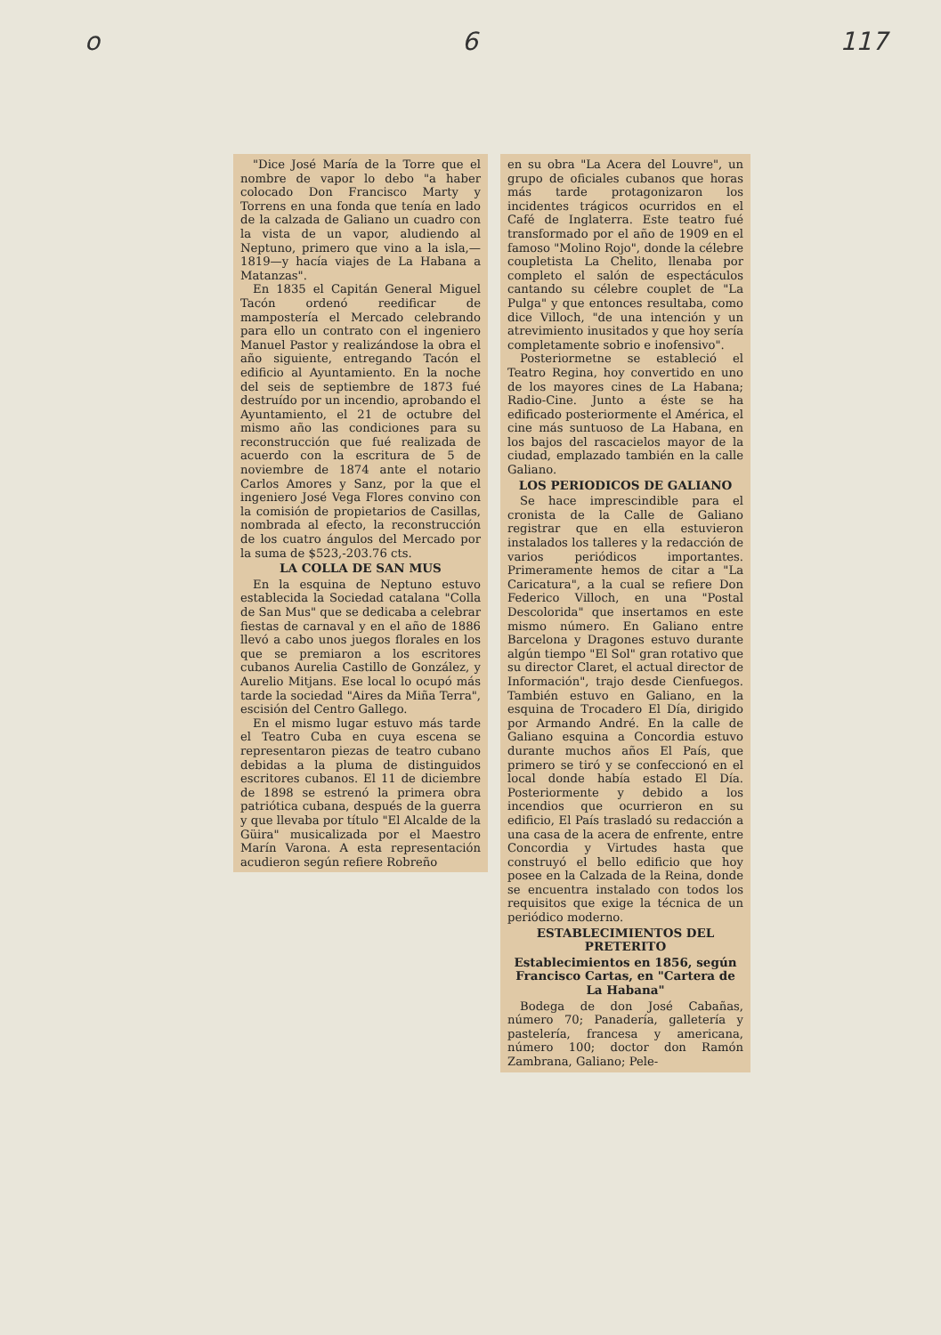o 6 117
"Dice José María de la Torre que el nombre de vapor lo debo "a haber colocado Don Francisco Marty y Torrens en una fonda que tenía en lado de la calzada de Galiano un cuadro con la vista de un vapor, aludiendo al Neptuno, primero que vino a la isla,—1819—y hacía viajes de La Habana a Matanzas".
En 1835 el Capitán General Miguel Tacón ordenó reedificar de mampostería el Mercado celebrando para ello un contrato con el ingeniero Manuel Pastor y realizándose la obra el año siguiente, entregando Tacón el edificio al Ayuntamiento. En la noche del seis de septiembre de 1873 fué destruído por un incendio, aprobando el Ayuntamiento, el 21 de octubre del mismo año las condiciones para su reconstrucción que fué realizada de acuerdo con la escritura de 5 de noviembre de 1874 ante el notario Carlos Amores y Sanz, por la que el ingeniero José Vega Flores convino con la comisión de propietarios de Casillas, nombrada al efecto, la reconstrucción de los cuatro ángulos del Mercado por la suma de $523,-203.76 cts.
LA COLLA DE SAN MUS
En la esquina de Neptuno estuvo establecida la Sociedad catalana "Colla de San Mus" que se dedicaba a celebrar fiestas de carnaval y en el año de 1886 llevó a cabo unos juegos florales en los que se premiaron a los escritores cubanos Aurelia Castillo de González, y Aurelio Mitjans. Ese local lo ocupó más tarde la sociedad "Aires da Miña Terra", escisión del Centro Gallego.
En el mismo lugar estuvo más tarde el Teatro Cuba en cuya escena se representaron piezas de teatro cubano debidas a la pluma de distinguidos escritores cubanos. El 11 de diciembre de 1898 se estrenó la primera obra patriótica cubana, después de la guerra y que llevaba por título "El Alcalde de la Güira" musicalizada por el Maestro Marín Varona. A esta representación acudieron según refiere Robreño
en su obra "La Acera del Louvre", un grupo de oficiales cubanos que horas más tarde protagonizaron los incidentes trágicos ocurridos en el Café de Inglaterra. Este teatro fué transformado por el año de 1909 en el famoso "Molino Rojo", donde la célebre coupletista La Chelito, llenaba por completo el salón de espectáculos cantando su célebre couplet de "La Pulga" y que entonces resultaba, como dice Villoch, "de una intención y un atrevimiento inusitados y que hoy sería completamente sobrio e inofensivo".
Posteriormetne se estableció el Teatro Regina, hoy convertido en uno de los mayores cines de La Habana; Radio-Cine. Junto a éste se ha edificado posteriormente el América, el cine más suntuoso de La Habana, en los bajos del rascacielos mayor de la ciudad, emplazado también en la calle Galiano.
LOS PERIODICOS DE GALIANO
Se hace imprescindible para el cronista de la Calle de Galiano registrar que en ella estuvieron instalados los talleres y la redacción de varios periódicos importantes. Primeramente hemos de citar a "La Caricatura", a la cual se refiere Don Federico Villoch, en una "Postal Descolorida" que insertamos en este mismo número. En Galiano entre Barcelona y Dragones estuvo durante algún tiempo "El Sol" gran rotativo que su director Claret, el actual director de Información", trajo desde Cienfuegos. También estuvo en Galiano, en la esquina de Trocadero El Día, dirigido por Armando André. En la calle de Galiano esquina a Concordia estuvo durante muchos años El País, que primero se tiró y se confeccionó en el local donde había estado El Día. Posteriormente y debido a los incendios que ocurrieron en su edificio, El País trasladó su redacción a una casa de la acera de enfrente, entre Concordia y Virtudes hasta que construyó el bello edificio que hoy posee en la Calzada de la Reina, donde se encuentra instalado con todos los requisitos que exige la técnica de un periódico moderno.
ESTABLECIMIENTOS DEL PRETERITO
Establecimientos en 1856, según Francisco Cartas, en "Cartera de La Habana"
Bodega de don José Cabañas, número 70; Panadería, galletería y pastelería, francesa y americana, número 100; doctor don Ramón Zambrana, Galiano; Pele-